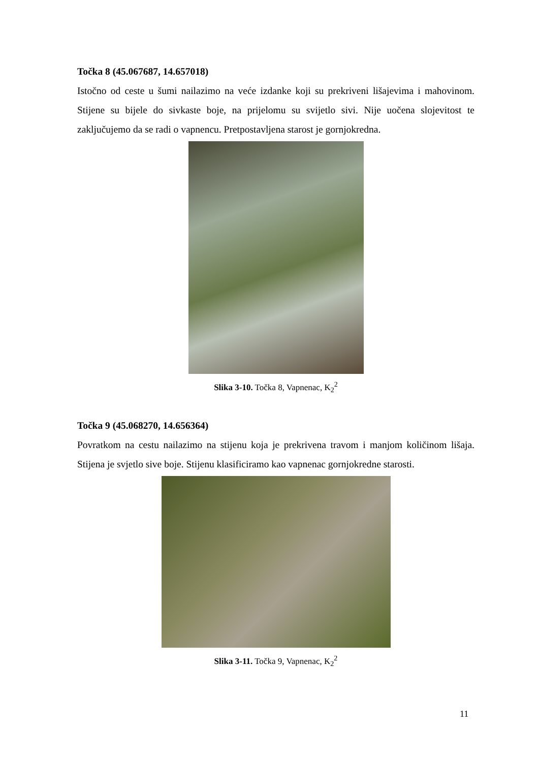Točka 8 (45.067687, 14.657018)
Istočno od ceste u šumi nailazimo na veće izdanke koji su prekriveni lišajevima i mahovinom. Stijene su bijele do sivkaste boje, na prijelomu su svijetlo sivi. Nije uočena slojevitost te zaključujemo da se radi o vapnencu. Pretpostavljena starost je gornjokredna.
Slika 3-10. Točka 8, Vapnenac, K<sub>2</sub><sup>2</sup>
Točka 9 (45.068270, 14.656364)
Povratkom na cestu nailazimo na stijenu koja je prekrivena travom i manjom količinom lišaja. Stijena je svjetlo sive boje. Stijenu klasificiramo kao vapnenac gornjokredne starosti.
Slika 3-11. Točka 9, Vapnenac, K<sub>2</sub><sup>2</sup>
11